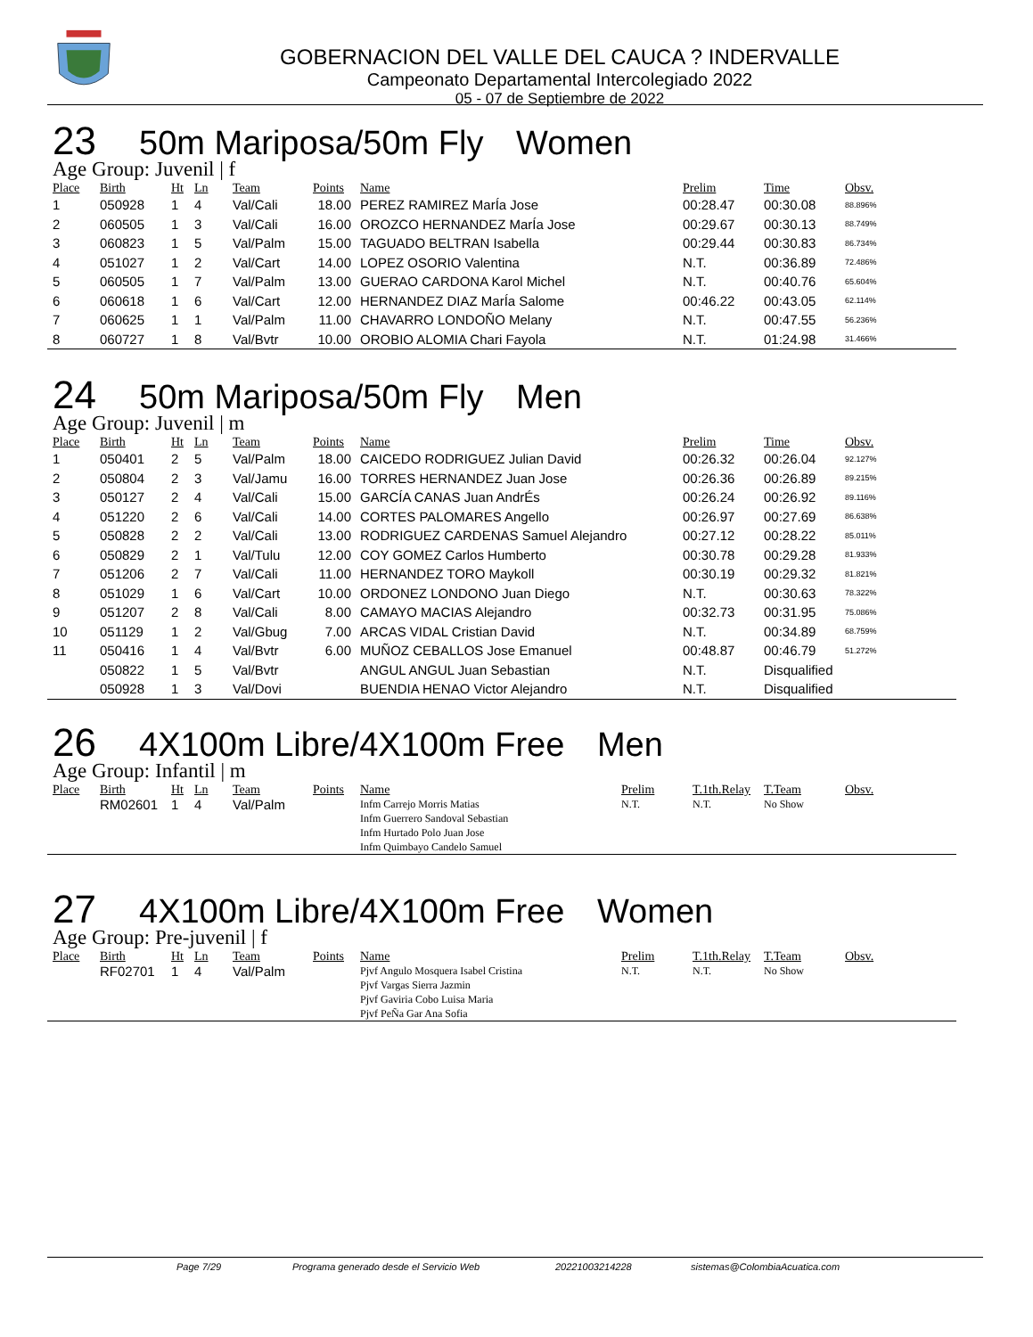GOBERNACION DEL VALLE DEL CAUCA ? INDERVALLE
Campeonato Departamental Intercolegiado 2022
05 - 07 de Septiembre de 2022
23 50m Mariposa/50m Fly Women
Age Group: Juvenil | f
| Place | Birth | Ht | Ln | Team | Points | Name | Prelim | Time | Obsv. |
| --- | --- | --- | --- | --- | --- | --- | --- | --- | --- |
| 1 | 050928 | 1 | 4 | Val/Cali | 18.00 | PEREZ RAMIREZ MarÍa Jose | 00:28.47 | 00:30.08 | 88.896% |
| 2 | 060505 | 1 | 3 | Val/Cali | 16.00 | OROZCO HERNANDEZ MarÍa Jose | 00:29.67 | 00:30.13 | 88.749% |
| 3 | 060823 | 1 | 5 | Val/Palm | 15.00 | TAGUADO BELTRAN Isabella | 00:29.44 | 00:30.83 | 86.734% |
| 4 | 051027 | 1 | 2 | Val/Cart | 14.00 | LOPEZ OSORIO Valentina | N.T. | 00:36.89 | 72.486% |
| 5 | 060505 | 1 | 7 | Val/Palm | 13.00 | GUERAO CARDONA Karol Michel | N.T. | 00:40.76 | 65.604% |
| 6 | 060618 | 1 | 6 | Val/Cart | 12.00 | HERNANDEZ DIAZ MarÍa Salome | 00:46.22 | 00:43.05 | 62.114% |
| 7 | 060625 | 1 | 1 | Val/Palm | 11.00 | CHAVARRO LONDOÑO Melany | N.T. | 00:47.55 | 56.236% |
| 8 | 060727 | 1 | 8 | Val/Bvtr | 10.00 | OROBIO ALOMIA Chari Fayola | N.T. | 01:24.98 | 31.466% |
24 50m Mariposa/50m Fly Men
Age Group: Juvenil | m
| Place | Birth | Ht | Ln | Team | Points | Name | Prelim | Time | Obsv. |
| --- | --- | --- | --- | --- | --- | --- | --- | --- | --- |
| 1 | 050401 | 2 | 5 | Val/Palm | 18.00 | CAICEDO RODRIGUEZ Julian David | 00:26.32 | 00:26.04 | 92.127% |
| 2 | 050804 | 2 | 3 | Val/Jamu | 16.00 | TORRES HERNANDEZ Juan Jose | 00:26.36 | 00:26.89 | 89.215% |
| 3 | 050127 | 2 | 4 | Val/Cali | 15.00 | GARCÍA CANAS Juan AndrÉs | 00:26.24 | 00:26.92 | 89.116% |
| 4 | 051220 | 2 | 6 | Val/Cali | 14.00 | CORTES PALOMARES Angello | 00:26.97 | 00:27.69 | 86.638% |
| 5 | 050828 | 2 | 2 | Val/Cali | 13.00 | RODRIGUEZ CARDENAS Samuel Alejandro | 00:27.12 | 00:28.22 | 85.011% |
| 6 | 050829 | 2 | 1 | Val/Tulu | 12.00 | COY GOMEZ Carlos Humberto | 00:30.78 | 00:29.28 | 81.933% |
| 7 | 051206 | 2 | 7 | Val/Cali | 11.00 | HERNANDEZ TORO Maykoll | 00:30.19 | 00:29.32 | 81.821% |
| 8 | 051029 | 1 | 6 | Val/Cart | 10.00 | ORDONEZ LONDONO Juan Diego | N.T. | 00:30.63 | 78.322% |
| 9 | 051207 | 2 | 8 | Val/Cali | 8.00 | CAMAYO MACIAS Alejandro | 00:32.73 | 00:31.95 | 75.086% |
| 10 | 051129 | 1 | 2 | Val/Gbug | 7.00 | ARCAS VIDAL Cristian David | N.T. | 00:34.89 | 68.759% |
| 11 | 050416 | 1 | 4 | Val/Bvtr | 6.00 | MUÑOZ CEBALLOS Jose Emanuel | 00:48.87 | 00:46.79 | 51.272% |
| | 050822 | 1 | 5 | Val/Bvtr | | ANGUL ANGUL Juan Sebastian | N.T. | Disqualified | |
| | 050928 | 1 | 3 | Val/Dovi | | BUENDIA HENAO Victor Alejandro | N.T. | Disqualified | |
26 4X100m Libre/4X100m Free Men
Age Group: Infantil | m
| Place | Birth | Ht | Ln | Team | Points | Name | Prelim | T.1th.Relay | T.Team | Obsv. |
| --- | --- | --- | --- | --- | --- | --- | --- | --- | --- | --- |
| | RM02601 | 1 | 4 | Val/Palm | | Infm Carrejo Morris Matias Infm Guerrero Sandoval Sebastian Infm Hurtado Polo Juan Jose Infm Quimbayo Candelo Samuel | N.T. | N.T. | No Show | |
27 4X100m Libre/4X100m Free Women
Age Group: Pre-juvenil | f
| Place | Birth | Ht | Ln | Team | Points | Name | Prelim | T.1th.Relay | T.Team | Obsv. |
| --- | --- | --- | --- | --- | --- | --- | --- | --- | --- | --- |
| | RF02701 | 1 | 4 | Val/Palm | | Pjvf Angulo Mosquera Isabel Cristina Pjvf Vargas Sierra Jazmin Pjvf Gaviria Cobo Luisa Maria Pjvf PeÑa Gar Ana Sofia | N.T. | N.T. | No Show | |
Page 7/29 Programa generado desde el Servicio Web 20221003214228 sistemas@ColombiaAcuatica.com